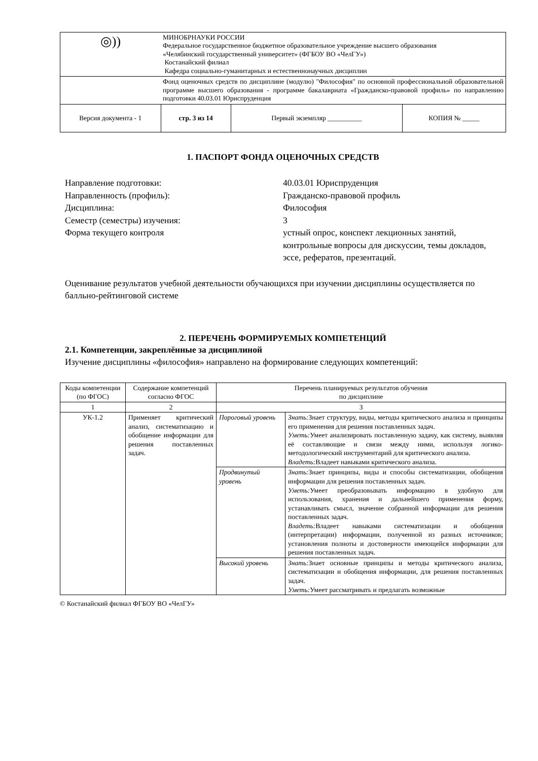| ◎)) | МИНОБРНАУКИ РОССИИ Федеральное государственное бюджетное образовательное учреждение высшего образования «Челябинский государственный университет» (ФГБОУ ВО «ЧелГУ») Костанайский филиал Кафедра социально-гуманитарных и естественнонаучных дисциплин | | |
| | Фонд оценочных средств по дисциплине (модулю) "Философия" по основной профессиональной образовательной программе высшего образования - программе бакалавриата «Гражданско-правовой профиль» по направлению подготовки 40.03.01 Юриспруденция | | |
| Версия документа - 1 | стр. 3 из 14 | Первый экземпляр __________ | КОПИЯ № _____ |
1. ПАСПОРТ ФОНДА ОЦЕНОЧНЫХ СРЕДСТВ
Направление подготовки:
40.03.01 Юриспруденция
Направленность (профиль):
Гражданско-правовой профиль
Дисциплина:
Философия
Семестр (семестры) изучения:
3
Форма текущего контроля
устный опрос, конспект лекционных занятий, контрольные вопросы для дискуссии, темы докладов, эссе, рефератов, презентаций.
Оценивание результатов учебной деятельности обучающихся при изучении дисциплины осуществляется по балльно-рейтинговой системе
2. ПЕРЕЧЕНЬ ФОРМИРУЕМЫХ КОМПЕТЕНЦИЙ
2.1. Компетенции, закреплённые за дисциплиной
Изучение дисциплины «философия» направлено на формирование следующих компетенций:
| Коды компетенции (по ФГОС) | Содержание компетенций согласно ФГОС | Перечень планируемых результатов обучения по дисциплине | |
| 1 | 2 | 3 | |
| УК-1.2 | Применяет критический анализ, систематизацию и обобщение информации для решения поставленных задач. | Пороговый уровень | Знать: Знает структуру, виды, методы критического анализа и принципы его применения для решения поставленных задач. Уметь: Умеет анализировать поставленную задачу, как систему, выявляя её составляющие и связи между ними, используя логико-методологический инструментарий для критического анализа. Владеть: Владеет навыками критического анализа. |
| | | Продвинутый уровень | Знать: Знает принципы, виды и способы систематизации, обобщения информации для решения поставленных задач. Уметь: Умеет преобразовывать информацию в удобную для использования, хранения и дальнейшего применения форму, устанавливать смысл, значение собранной информации для решения поставленных задач. Владеть: Владеет навыками систематизации и обобщения (интерпретации) информации, полученной из разных источников; установления полноты и достоверности имеющейся информации для решения поставленных задач. |
| | | Высокий уровень | Знать: Знает основные принципы и методы критического анализа, систематизации и обобщения информации, для решения поставленных задач. Уметь: Умеет рассматривать и предлагать возможные |
© Костанайский филиал ФГБОУ ВО «ЧелГУ»